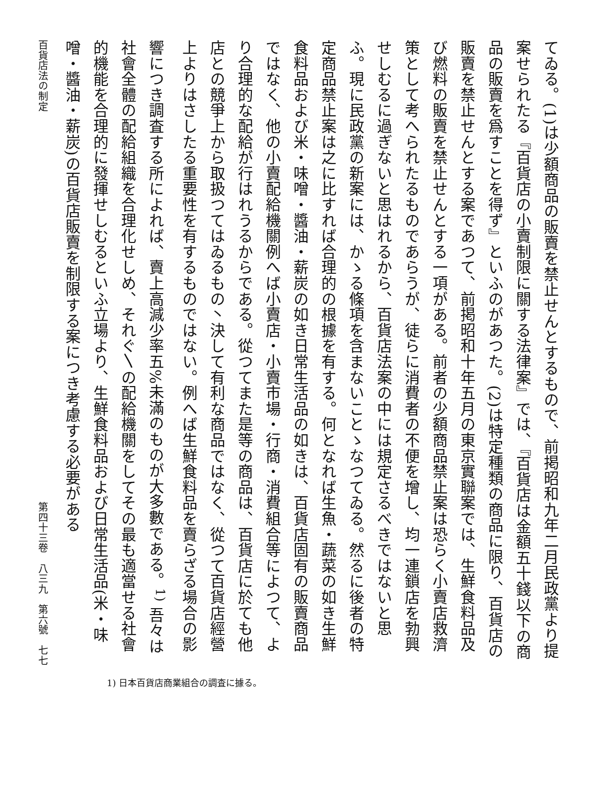てゐる。(1)は少額商品の販賣を禁止せんとするもので、前掲昭和九年二月民政黨より提案せられたる『百貨店の小賣制限に關する法律案』では、『百貨店は金額五十錢以下の商品の販賣を爲すことを得ず』といふのがあつた。(2)は特定種類の商品に限り、百貨店の販賣を禁止せんとする案であつて、前掲昭和十年五月の東京實聯案では、生鮮食料品及び燃料の販賣を禁止せんとする一項がある。前者の少額商品禁止案は恐らく小賣店救濟策として考へられたるものであらうが、徒らに消費者の不便を增し、均一連鎖店を勃興せしむるに過ぎないと思はれるから、百貨店法案の中には規定さるべきではないと思ふ。現に民政黨の新案には、かゝる條項を含まないことゝなつてゐる。然るに後者の特定商品禁止案は之に比すれば合理的の根據を有する。何となれば生魚・蔬菜の如き生鮮食料品および米・味噌・醬油・薪炭の如き日常生活品の如きは、百貨店固有の販賣商品ではなく、他の小賣配給機關例へば小賣店・小賣市場・行商・消費組合等によつて、より合理的な配給が行はれうるからである。從つてまた是等の商品は、百貨店に於ても他店との競爭上から取扱つてはゐるもの丶決して有利な商品ではなく、從つて百貨店經營上よりはさしたる重要性を有するものではない。例へば生鮮食料品を賣らざる場合の影響につき調査する所によれば、賣上高減少率五%未滿のものが大多數である。<sup>1)</sup> 吾々は社會全體の配給組織を合理化せしめ、それぐ〵の配給機關をしてその最も適當せる社會的機能を合理的に發揮せしむるといふ立場より、生鮮食料品および日常生活品(米・味噌・醬油・薪炭)の百貨店販賣を制限する案につき考慮する必要がある
百貨店法の制定 第四十三卷　八三九　第六號　七七
1) 日本百貨店商業組合の調査に據る。